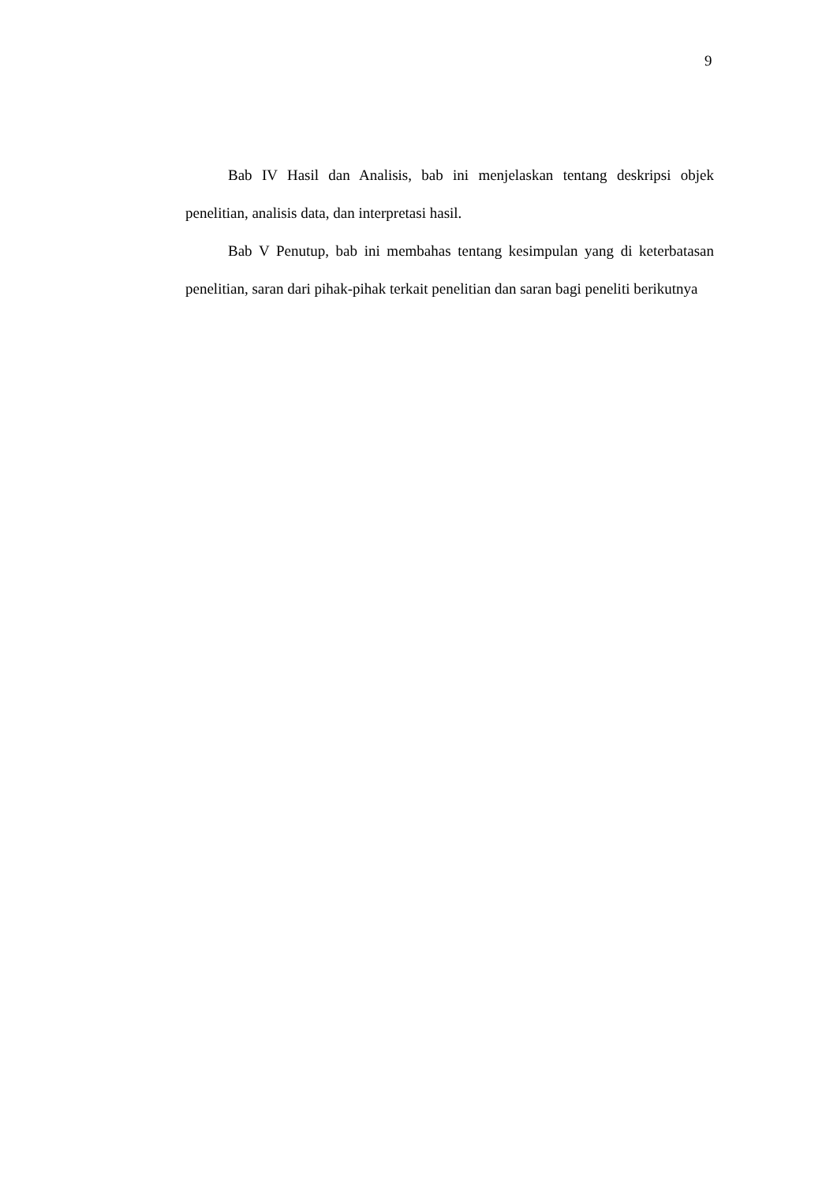9
Bab IV Hasil dan Analisis, bab ini menjelaskan tentang deskripsi objek penelitian, analisis data, dan interpretasi hasil.
Bab V Penutup, bab ini membahas tentang kesimpulan yang di keterbatasan penelitian, saran dari pihak-pihak terkait penelitian dan saran bagi peneliti berikutnya